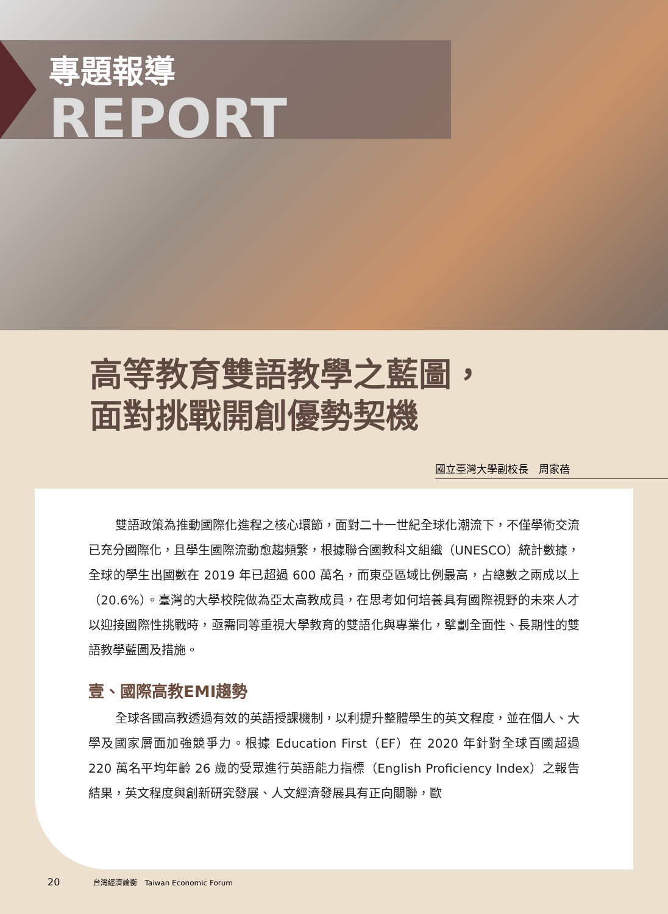專題報導
REPORT
高等教育雙語教學之藍圖，
面對挑戰開創優勢契機
國立臺灣大學副校長　周家蓓
雙語政策為推動國際化進程之核心環節，面對二十一世紀全球化潮流下，不僅學術交流已充分國際化，且學生國際流動愈趨頻繁，根據聯合國教科文組織（UNESCO）統計數據，全球的學生出國數在 2019 年已超過 600 萬名，而東亞區域比例最高，占總數之兩成以上（20.6%）。臺灣的大學校院做為亞太高教成員，在思考如何培養具有國際視野的未來人才以迎接國際性挑戰時，亟需同等重視大學教育的雙語化與專業化，擘劃全面性、長期性的雙語教學藍圖及措施。
壹、國際高教EMI趨勢
全球各國高教透過有效的英語授課機制，以利提升整體學生的英文程度，並在個人、大學及國家層面加強競爭力。根據 Education First（EF）在 2020 年針對全球百國超過 220 萬名平均年齡 26 歲的受眾進行英語能力指標（English Proficiency Index）之報告結果，英文程度與創新研究發展、人文經濟發展具有正向關聯，歐
20 台灣經濟論衡　Taiwan Economic Forum